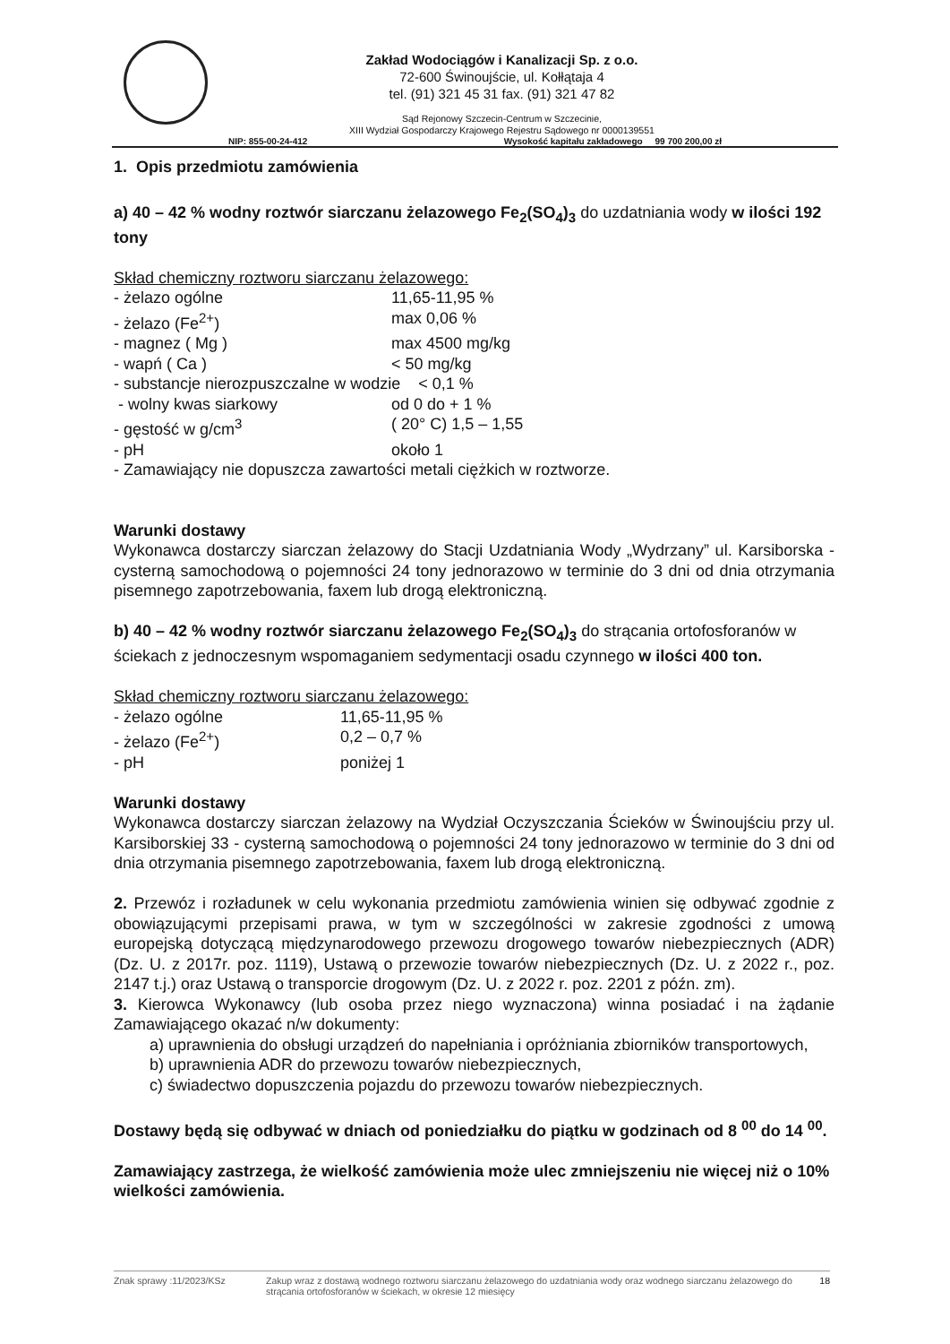Zakład Wodociągów i Kanalizacji Sp. z o.o.
72-600 Świnoujście, ul. Kołłątaja 4
tel. (91) 321 45 31 fax. (91) 321 47 82
Sąd Rejonowy Szczecin-Centrum w Szczecinie,
XIII Wydział Gospodarczy Krajowego Rejestru Sądowego nr 0000139551
NIP: 855-00-24-412 Wysokość kapitału zakładowego 99 700 200,00 zł
1. Opis przedmiotu zamówienia
a) 40 – 42 % wodny roztwór siarczanu żelazowego Fe<sub>2</sub>(SO<sub>4</sub>)<sub>3</sub> do uzdatniania wody w ilości 192 tony
Skład chemiczny roztworu siarczanu żelazowego:
- żelazo ogólne 11,65-11,95 %
- żelazo (Fe<sup>2+</sup>) max 0,06 %
- magnez ( Mg ) max 4500 mg/kg
- wapń ( Ca ) < 50 mg/kg
- substancje nierozpuszczalne w wodzie < 0,1 %
- wolny kwas siarkowy od 0 do + 1 %
- gęstość w g/cm<sup>3</sup> ( 20° C) 1,5 – 1,55
- pH około 1
- Zamawiający nie dopuszcza zawartości metali ciężkich w roztworze.
Warunki dostawy
Wykonawca dostarczy siarczan żelazowy do Stacji Uzdatniania Wody „Wydrzany” ul. Karsiborska - cysterną samochodową o pojemności 24 tony jednorazowo w terminie do 3 dni od dnia otrzymania pisemnego zapotrzebowania, faxem lub drogą elektroniczną.
b) 40 – 42 % wodny roztwór siarczanu żelazowego Fe<sub>2</sub>(SO<sub>4</sub>)<sub>3</sub> do strącania ortofosforanów w ściekach z jednoczesnym wspomaganiem sedymentacji osadu czynnego w ilości 400 ton.
Skład chemiczny roztworu siarczanu żelazowego:
- żelazo ogólne 11,65-11,95 %
- żelazo (Fe<sup>2+</sup>) 0,2 – 0,7 %
- pH poniżej 1
Warunki dostawy
Wykonawca dostarczy siarczan żelazowy na Wydział Oczyszczania Ścieków w Świnoujściu przy ul. Karsiborskiej 33 - cysterną samochodową o pojemności 24 tony jednorazowo w terminie do 3 dni od dnia otrzymania pisemnego zapotrzebowania, faxem lub drogą elektroniczną.
2. Przewóz i rozładunek w celu wykonania przedmiotu zamówienia winien się odbywać zgodnie z obowiązującymi przepisami prawa, w tym w szczególności w zakresie zgodności z umową europejską dotyczącą międzynarodowego przewozu drogowego towarów niebezpiecznych (ADR) (Dz. U. z 2017r. poz. 1119), Ustawą o przewozie towarów niebezpiecznych (Dz. U. z 2022 r., poz. 2147 t.j.) oraz Ustawą o transporcie drogowym (Dz. U. z 2022 r. poz. 2201 z późn. zm).
3. Kierowca Wykonawcy (lub osoba przez niego wyznaczona) winna posiadać i na żądanie Zamawiającego okazać n/w dokumenty:
a) uprawnienia do obsługi urządzeń do napełniania i opróżniania zbiorników transportowych,
b) uprawnienia ADR do przewozu towarów niebezpiecznych,
c) świadectwo dopuszczenia pojazdu do przewozu towarów niebezpiecznych.
Dostawy będą się odbywać w dniach od poniedziałku do piątku w godzinach od 8 <sup>00</sup> do 14 <sup>00</sup>.
Zamawiający zastrzega, że wielkość zamówienia może ulec zmniejszeniu nie więcej niż o 10% wielkości zamówienia.
Znak sprawy :11/2023/KSz Zakup wraz z dostawą wodnego roztworu siarczanu żelazowego do uzdatniania wody oraz wodnego siarczanu żelazowego do strącania ortofosforanów w ściekach, w okresie 12 miesięcy 18